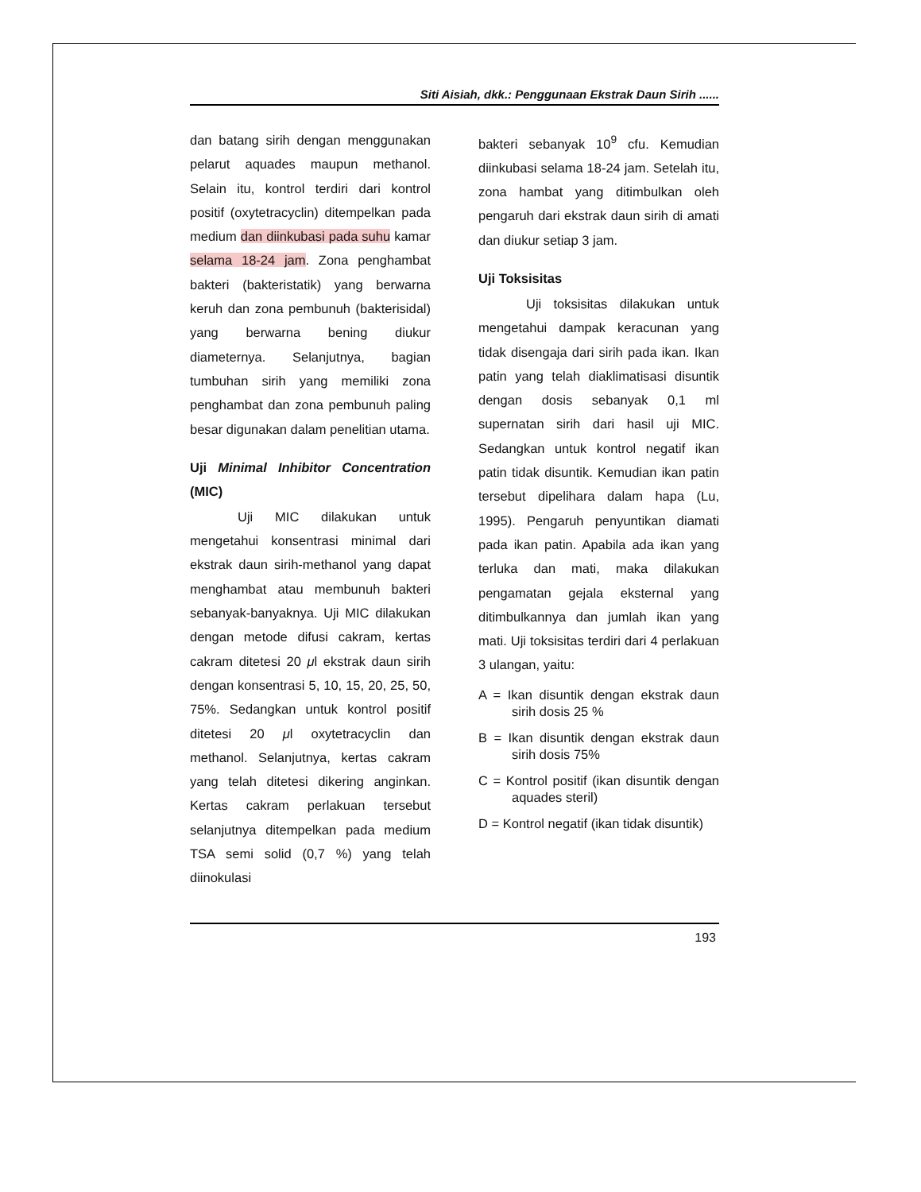Siti Aisiah, dkk.: Penggunaan Ekstrak Daun Sirih ......
dan batang sirih dengan menggunakan pelarut aquades maupun methanol. Selain itu, kontrol terdiri dari kontrol positif (oxytetracyclin) ditempelkan pada medium dan diinkubasi pada suhu kamar selama 18-24 jam. Zona penghambat bakteri (bakteristatik) yang berwarna keruh dan zona pembunuh (bakterisidal) yang berwarna bening diukur diameternya. Selanjutnya, bagian tumbuhan sirih yang memiliki zona penghambat dan zona pembunuh paling besar digunakan dalam penelitian utama.
Uji Minimal Inhibitor Concentration (MIC)
Uji MIC dilakukan untuk mengetahui konsentrasi minimal dari ekstrak daun sirih-methanol yang dapat menghambat atau membunuh bakteri sebanyak-banyaknya. Uji MIC dilakukan dengan metode difusi cakram, kertas cakram ditetesi 20 μl ekstrak daun sirih dengan konsentrasi 5, 10, 15, 20, 25, 50, 75%. Sedangkan untuk kontrol positif ditetesi 20 μl oxytetracyclin dan methanol. Selanjutnya, kertas cakram yang telah ditetesi dikering anginkan. Kertas cakram perlakuan tersebut selanjutnya ditempelkan pada medium TSA semi solid (0,7 %) yang telah diinokulasi
bakteri sebanyak 10<sup>9</sup> cfu. Kemudian diinkubasi selama 18-24 jam. Setelah itu, zona hambat yang ditimbulkan oleh pengaruh dari ekstrak daun sirih di amati dan diukur setiap 3 jam.
Uji Toksisitas
Uji toksisitas dilakukan untuk mengetahui dampak keracunan yang tidak disengaja dari sirih pada ikan. Ikan patin yang telah diaklimatisasi disuntik dengan dosis sebanyak 0,1 ml supernatan sirih dari hasil uji MIC. Sedangkan untuk kontrol negatif ikan patin tidak disuntik. Kemudian ikan patin tersebut dipelihara dalam hapa (Lu, 1995). Pengaruh penyuntikan diamati pada ikan patin. Apabila ada ikan yang terluka dan mati, maka dilakukan pengamatan gejala eksternal yang ditimbulkannya dan jumlah ikan yang mati. Uji toksisitas terdiri dari 4 perlakuan 3 ulangan, yaitu:
A = Ikan disuntik dengan ekstrak daun sirih dosis 25 %
B = Ikan disuntik dengan ekstrak daun sirih dosis 75%
C = Kontrol positif (ikan disuntik dengan aquades steril)
D = Kontrol negatif (ikan tidak disuntik)
193